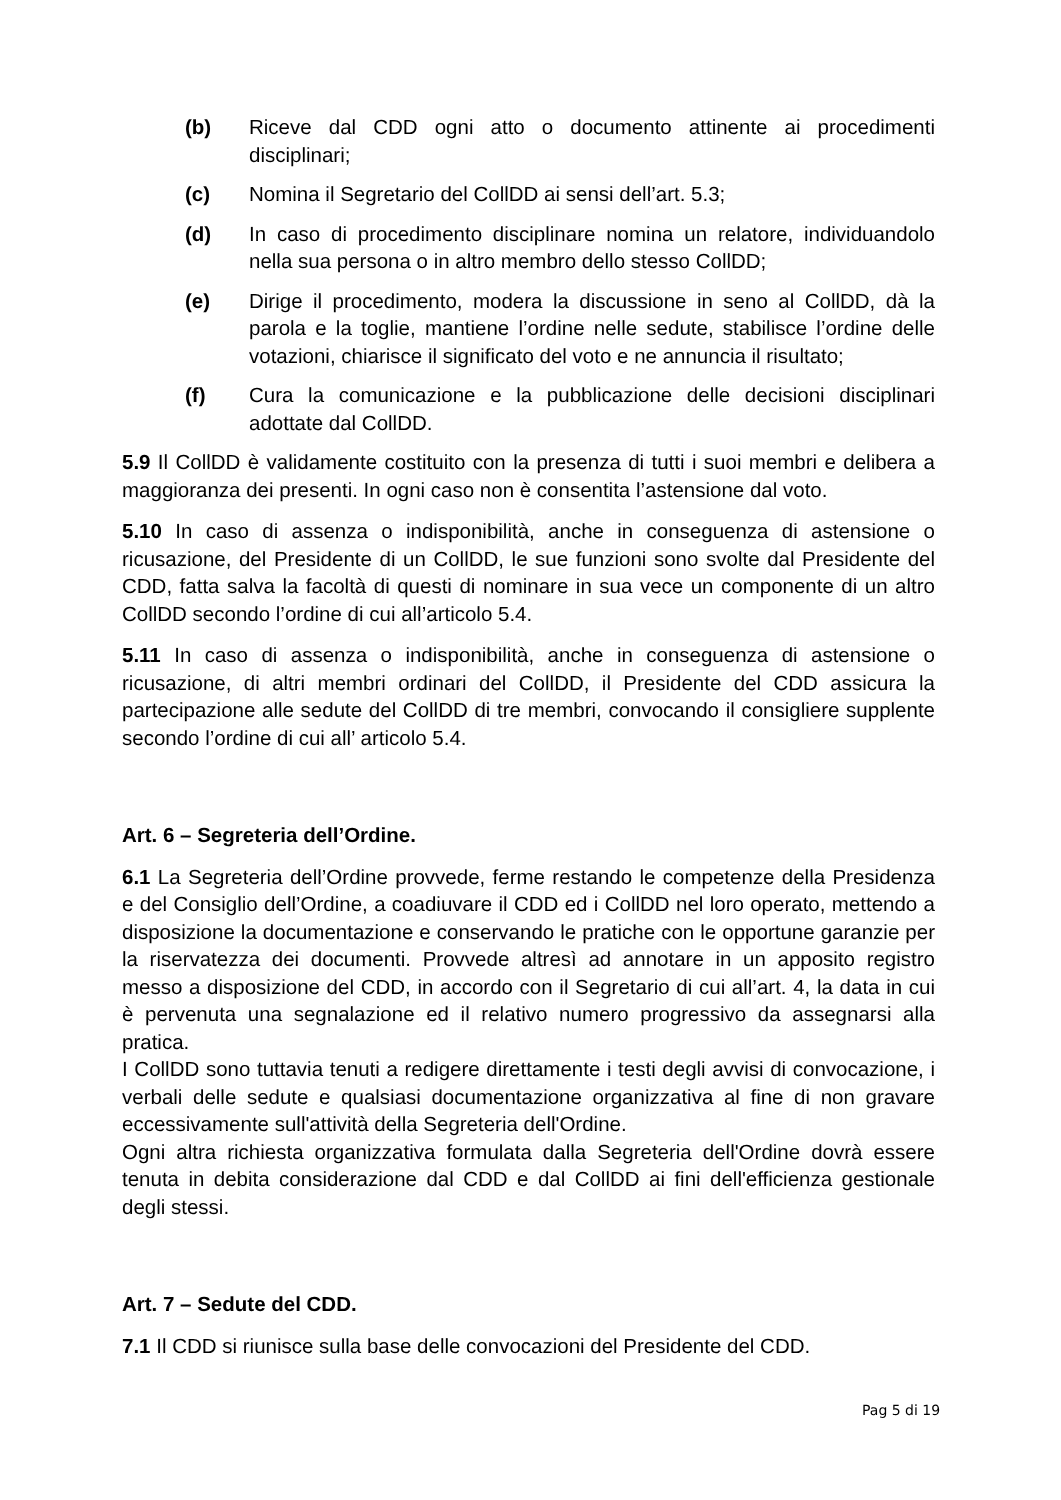(b) Riceve dal CDD ogni atto o documento attinente ai procedimenti disciplinari;
(c) Nomina il Segretario del CollDD ai sensi dell’art. 5.3;
(d) In caso di procedimento disciplinare nomina un relatore, individuandolo nella sua persona o in altro membro dello stesso CollDD;
(e) Dirige il procedimento, modera la discussione in seno al CollDD, dà la parola e la toglie, mantiene l’ordine nelle sedute, stabilisce l’ordine delle votazioni, chiarisce il significato del voto e ne annuncia il risultato;
(f) Cura la comunicazione e la pubblicazione delle decisioni disciplinari adottate dal CollDD.
5.9 Il CollDD è validamente costituito con la presenza di tutti i suoi membri e delibera a maggioranza dei presenti. In ogni caso non è consentita l’astensione dal voto.
5.10 In caso di assenza o indisponibilità, anche in conseguenza di astensione o ricusazione, del Presidente di un CollDD, le sue funzioni sono svolte dal Presidente del CDD, fatta salva la facoltà di questi di nominare in sua vece un componente di un altro CollDD secondo l’ordine di cui all’articolo 5.4.
5.11 In caso di assenza o indisponibilità, anche in conseguenza di astensione o ricusazione, di altri membri ordinari del CollDD, il Presidente del CDD assicura la partecipazione alle sedute del CollDD di tre membri, convocando il consigliere supplente secondo l’ordine di cui all’ articolo 5.4.
Art. 6 – Segreteria dell’Ordine.
6.1 La Segreteria dell’Ordine provvede, ferme restando le competenze della Presidenza e del Consiglio dell’Ordine, a coadiuvare il CDD ed i CollDD nel loro operato, mettendo a disposizione la documentazione e conservando le pratiche con le opportune garanzie per la riservatezza dei documenti. Provvede altresì ad annotare in un apposito registro messo a disposizione del CDD, in accordo con il Segretario di cui all’art. 4, la data in cui è pervenuta una segnalazione ed il relativo numero progressivo da assegnarsi alla pratica.
I CollDD sono tuttavia tenuti a redigere direttamente i testi degli avvisi di convocazione, i verbali delle sedute e qualsiasi documentazione organizzativa al fine di non gravare eccessivamente sull'attività della Segreteria dell'Ordine.
Ogni altra richiesta organizzativa formulata dalla Segreteria dell'Ordine dovrà essere tenuta in debita considerazione dal CDD e dal CollDD ai fini dell'efficienza gestionale degli stessi.
Art. 7 – Sedute del CDD.
7.1 Il CDD si riunisce sulla base delle convocazioni del Presidente del CDD.
Pag 5 di 19